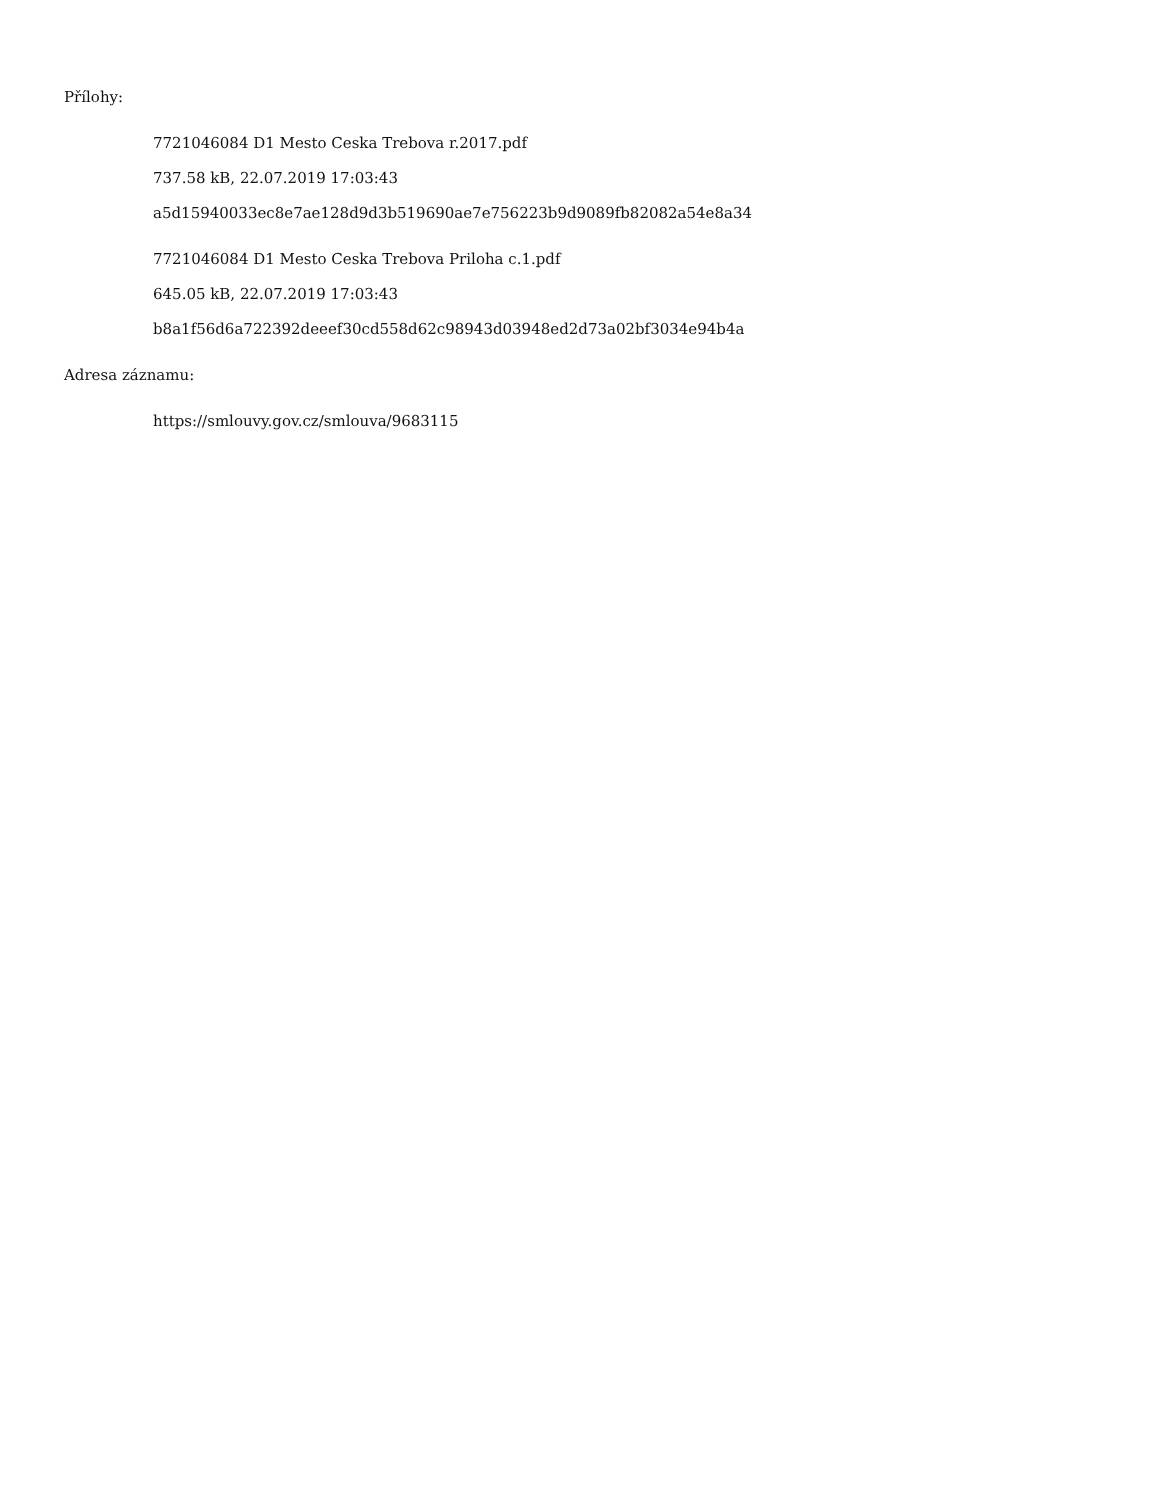Přílohy:
7721046084 D1 Mesto Ceska Trebova r.2017.pdf
737.58 kB, 22.07.2019 17:03:43
a5d15940033ec8e7ae128d9d3b519690ae7e756223b9d9089fb82082a54e8a34
7721046084 D1 Mesto Ceska Trebova Priloha c.1.pdf
645.05 kB, 22.07.2019 17:03:43
b8a1f56d6a722392deeef30cd558d62c98943d03948ed2d73a02bf3034e94b4a
Adresa záznamu:
https://smlouvy.gov.cz/smlouva/9683115